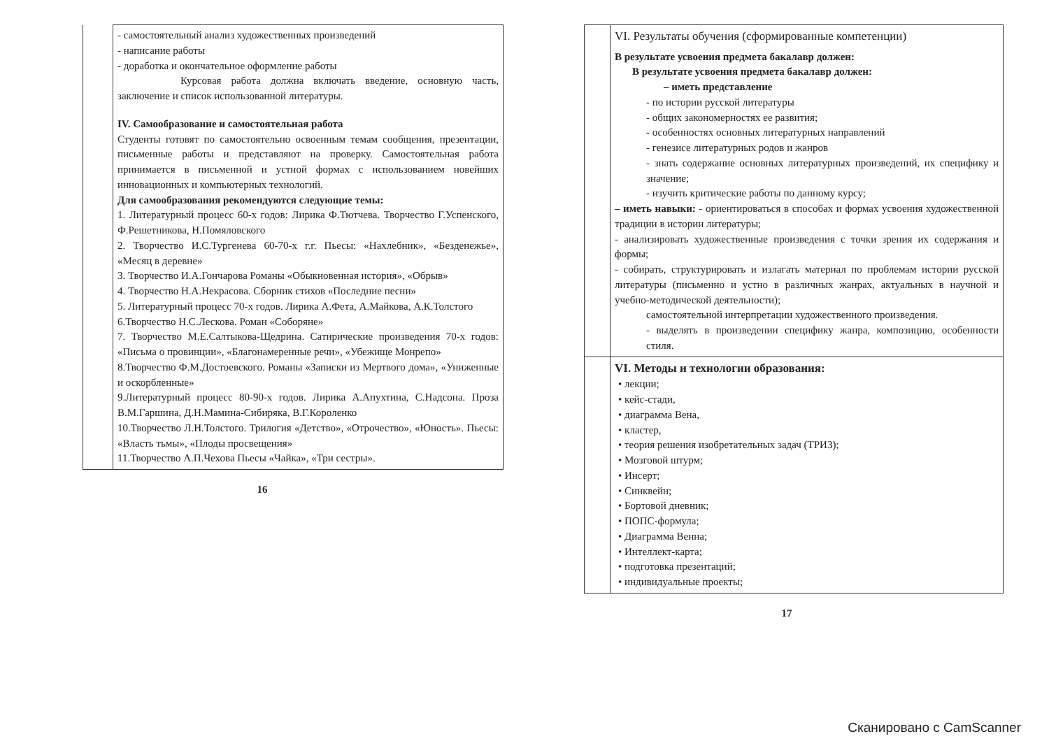| | - самостоятельный анализ художественных произведений - написание работы - доработка и окончательное оформление работы Курсовая работа должна включать введение, основную часть, заключение и список использованной литературы. IV. Самообразование и самостоятельная работа Студенты готовят по самостоятельно освоенным темам сообщения, презентации, письменные работы и представляют на проверку. Самостоятельная работа принимается в письменной и устной формах с использованием новейших инновационных и компьютерных технологий. Для самообразования рекомендуются следующие темы: 1. Литературный процесс 60-х годов: Лирика Ф.Тютчева. Творчество Г.Успенского, Ф.Решетникова, Н.Помяловского 2. Творчество И.С.Тургенева 60-70-х г.г. Пьесы: «Нахлебник», «Безденежье», «Месяц в деревне» 3. Творчество И.А.Гончарова Романы «Обыкновенная история», «Обрыв» 4. Творчество Н.А.Некрасова. Сборник стихов «Последние песни» 5. Литературный процесс 70-х годов. Лирика А.Фета, А.Майкова, А.К.Толстого 6.Творчество Н.С.Лескова. Роман «Соборяне» 7. Творчество М.Е.Салтыкова-Щедрина. Сатирические произведения 70-х годов: «Письма о провинции», «Благонамеренные речи», «Убежище Монрепо» 8.Творчество Ф.М.Достоевского. Романы «Записки из Мертвого дома», «Униженные и оскорбленные» 9.Литературный процесс 80-90-х годов. Лирика А.Апухтина, С.Надсона. Проза В.М.Гаршина, Д.Н.Мамина-Сибиряка, В.Г.Короленко 10.Творчество Л.Н.Толстого. Трилогия «Детство», «Отрочество», «Юность». Пьесы: «Власть тьмы», «Плоды просвещения» 11.Творчество А.П.Чехова Пьесы «Чайка», «Три сестры». |
16
| | VI. Результаты обучения (сформированные компетенции) В результате усвоения предмета бакалавр должен: В результате усвоения предмета бакалавр должен: – иметь представление - по истории русской литературы - общих закономерностях ее развития; - особенностях основных литературных направлений - генезисе литературных родов и жанров - знать содержание основных литературных произведений, их специфику и значение; - изучить критические работы по данному курсу; – иметь навыки: - ориентироваться в способах и формах усвоения художественной традиции в истории литературы; - анализировать художественные произведения с точки зрения их содержания и формы; - собирать, структурировать и излагать материал по проблемам истории русской литературы (письменно и устно в различных жанрах, актуальных в научной и учебно-методической деятельности); самостоятельной интерпретации художественного произведения. - выделять в произведении специфику жанра, композицию, особенности стиля. |
| | VI. Методы и технологии образования: • лекции; • кейс-стади, • диаграмма Вена, • кластер, • теория решения изобретательных задач (ТРИЗ); • Мозговой штурм; • Инсерт; • Синквейн; • Бортовой дневник; • ПОПС-формула; • Диаграмма Венна; • Интеллект-карта; • подготовка презентаций; • индивидуальные проекты; |
17
Сканировано с CamScanner